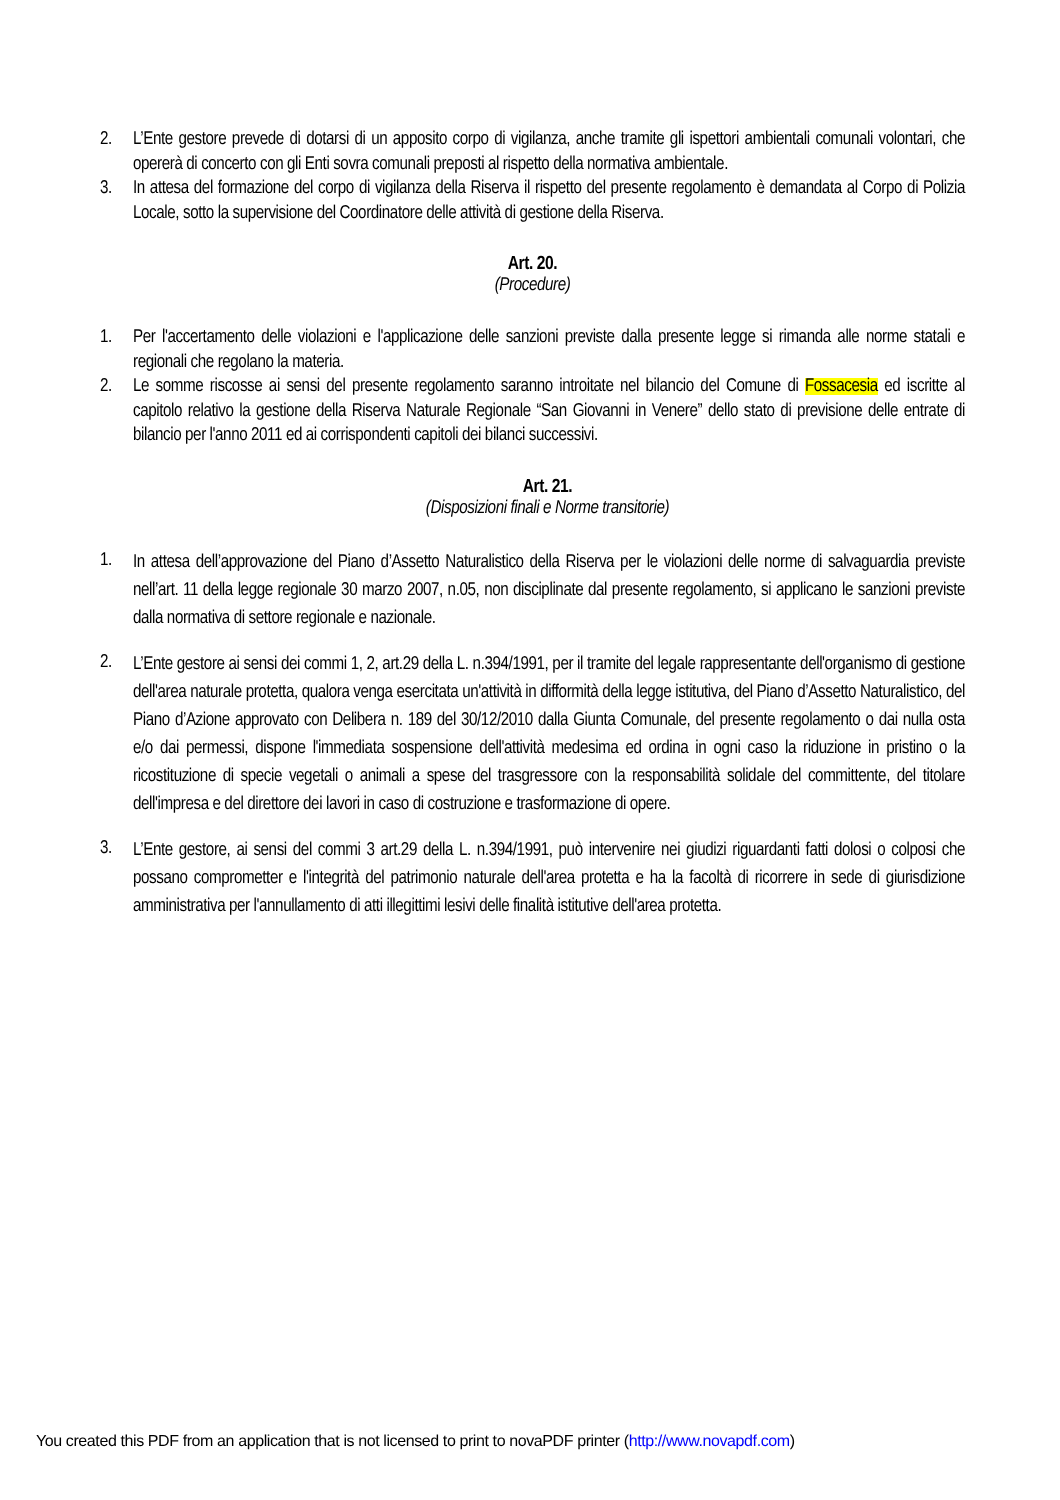2. L’Ente gestore prevede di dotarsi di un apposito corpo di vigilanza, anche tramite gli ispettori ambientali comunali volontari, che opererà di concerto con gli Enti sovra comunali preposti al rispetto della normativa ambientale.
3. In attesa del formazione del corpo di vigilanza della Riserva il rispetto del presente regolamento è demandata al Corpo di Polizia Locale, sotto la supervisione del Coordinatore delle attività di gestione della Riserva.
Art. 20.
(Procedure)
1. Per l'accertamento delle violazioni e l'applicazione delle sanzioni previste dalla presente legge si rimanda alle norme statali e regionali che regolano la materia.
2. Le somme riscosse ai sensi del presente regolamento saranno introitate nel bilancio del Comune di Fossacesia ed iscritte al capitolo relativo la gestione della Riserva Naturale Regionale “San Giovanni in Venere” dello stato di previsione delle entrate di bilancio per l'anno 2011 ed ai corrispondenti capitoli dei bilanci successivi.
Art. 21.
(Disposizioni finali e Norme transitorie)
1. In attesa dell’approvazione del Piano d’Assetto Naturalistico della Riserva per le violazioni delle norme di salvaguardia previste nell’art. 11 della legge regionale 30 marzo 2007, n.05, non disciplinate dal presente regolamento, si applicano le sanzioni previste dalla normativa di settore regionale e nazionale.
2. L’Ente gestore ai sensi dei commi 1, 2, art.29 della L. n.394/1991, per il tramite del legale rappresentante dell'organismo di gestione dell'area naturale protetta, qualora venga esercitata un'attività in difformità della legge istitutiva, del Piano d’Assetto Naturalistico, del Piano d’Azione approvato con Delibera n. 189 del 30/12/2010 dalla Giunta Comunale, del presente regolamento o dai nulla osta e/o dai permessi, dispone l'immediata sospensione dell'attività medesima ed ordina in ogni caso la riduzione in pristino o la ricostituzione di specie vegetali o animali a spese del trasgressore con la responsabilità solidale del committente, del titolare dell'impresa e del direttore dei lavori in caso di costruzione e trasformazione di opere.
3. L’Ente gestore, ai sensi del commi 3 art.29 della L. n.394/1991, può intervenire nei giudizi riguardanti fatti dolosi o colposi che possano comprometter e l'integrità del patrimonio naturale dell'area protetta e ha la facoltà di ricorrere in sede di giurisdizione amministrativa per l'annullamento di atti illegittimi lesivi delle finalità istitutive dell'area protetta.
You created this PDF from an application that is not licensed to print to novaPDF printer (http://www.novapdf.com)